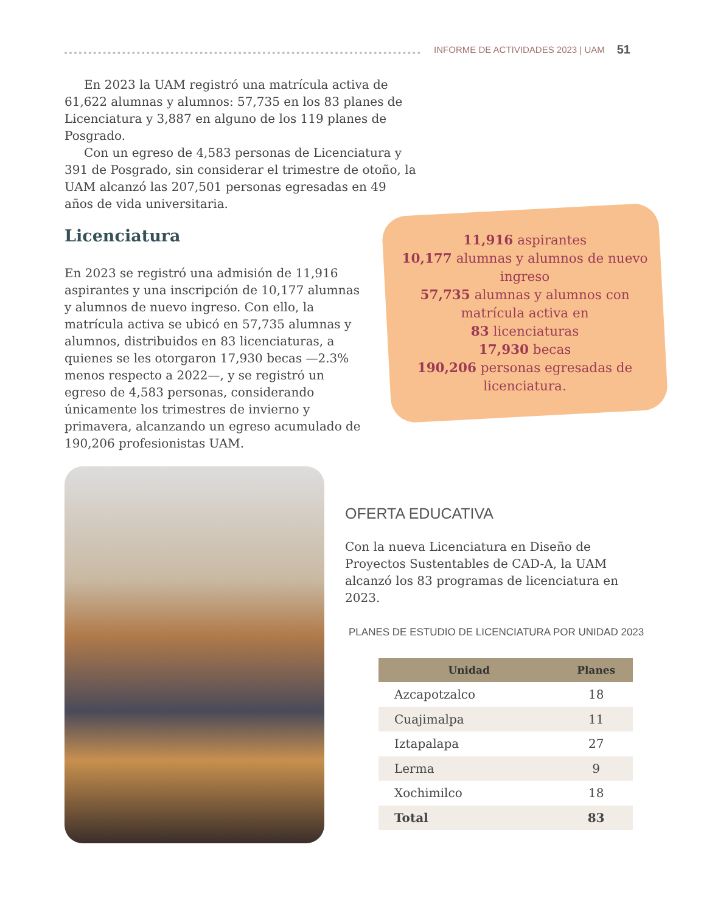INFORME DE ACTIVIDADES 2023 | UAM 51
En 2023 la UAM registró una matrícula activa de 61,622 alumnas y alumnos: 57,735 en los 83 planes de Licenciatura y 3,887 en alguno de los 119 planes de Posgrado.
Con un egreso de 4,583 personas de Licenciatura y 391 de Posgrado, sin considerar el trimestre de otoño, la UAM alcanzó las 207,501 personas egresadas en 49 años de vida universitaria.
Licenciatura
En 2023 se registró una admisión de 11,916 aspirantes y una inscripción de 10,177 alumnas y alumnos de nuevo ingreso. Con ello, la matrícula activa se ubicó en 57,735 alumnas y alumnos, distribuidos en 83 licenciaturas, a quienes se les otorgaron 17,930 becas —2.3% menos respecto a 2022—, y se registró un egreso de 4,583 personas, considerando únicamente los trimestres de invierno y primavera, alcanzando un egreso acumulado de 190,206 profesionistas UAM.
11,916 aspirantes
10,177 alumnas y alumnos de nuevo ingreso
57,735 alumnas y alumnos con matrícula activa en
83 licenciaturas
17,930 becas
190,206 personas egresadas de licenciatura.
OFERTA EDUCATIVA
Con la nueva Licenciatura en Diseño de Proyectos Sustentables de CAD-A, la UAM alcanzó los 83 programas de licenciatura en 2023.
PLANES DE ESTUDIO DE LICENCIATURA POR UNIDAD 2023
| Unidad | Planes |
| --- | --- |
| Azcapotzalco | 18 |
| Cuajimalpa | 11 |
| Iztapalapa | 27 |
| Lerma | 9 |
| Xochimilco | 18 |
| Total | 83 |